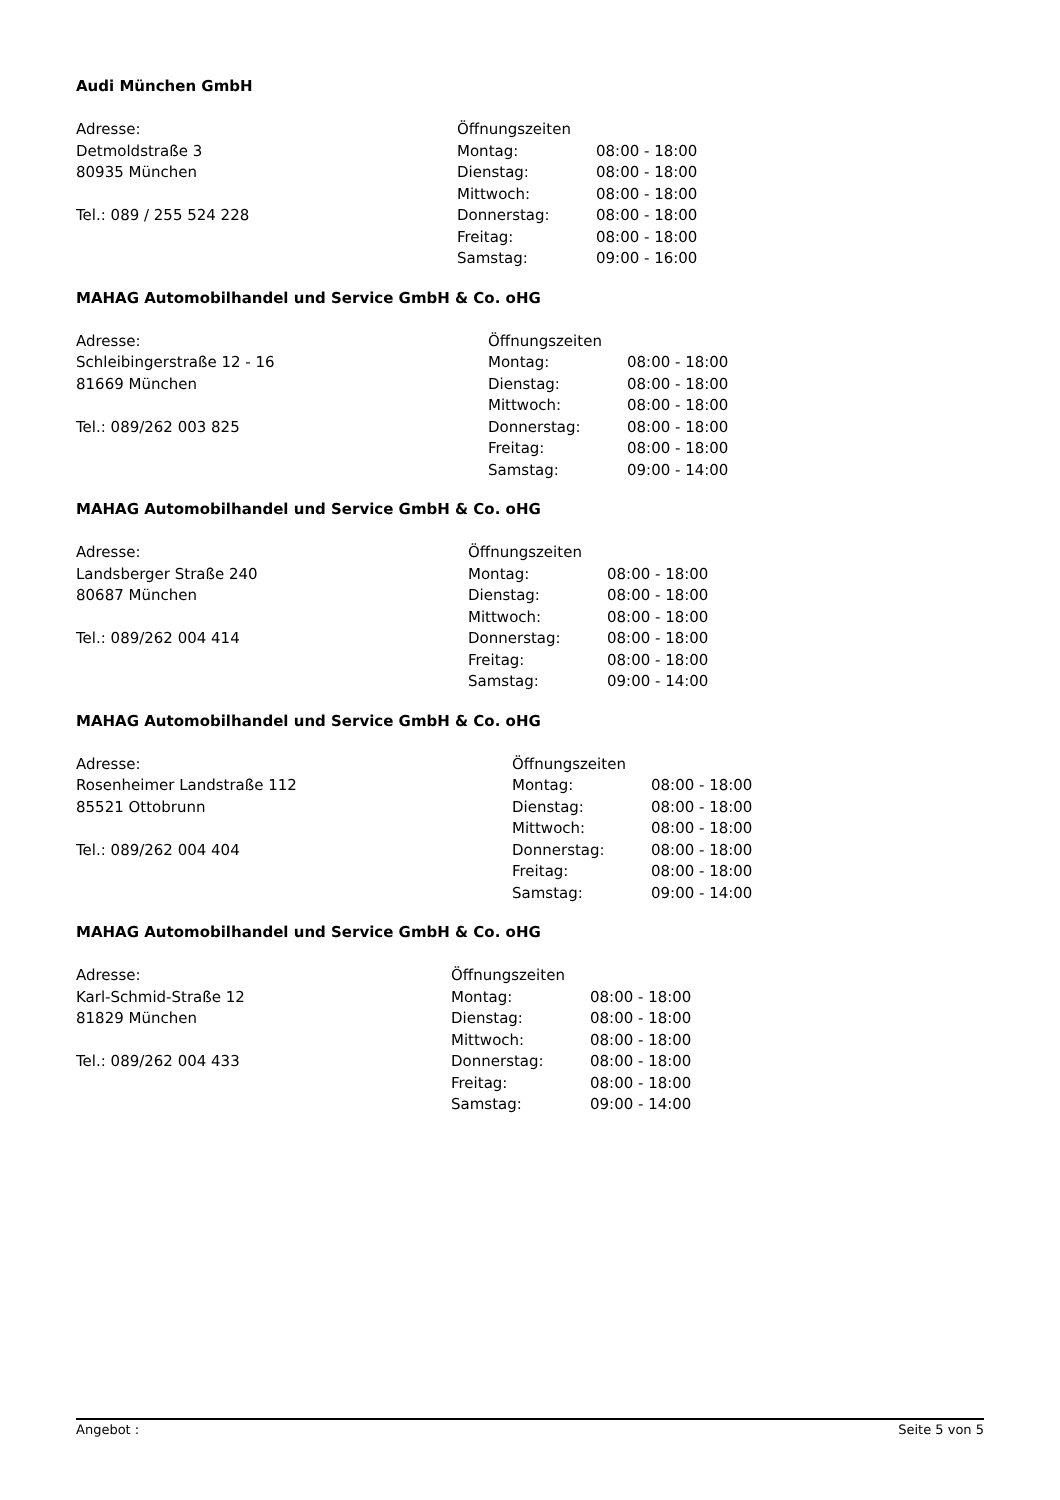Audi München GmbH
Adresse:
Detmoldstraße 3
80935 München
Tel.: 089 / 255 524 228
| Öffnungszeiten | |
| Montag: | 08:00 - 18:00 |
| Dienstag: | 08:00 - 18:00 |
| Mittwoch: | 08:00 - 18:00 |
| Donnerstag: | 08:00 - 18:00 |
| Freitag: | 08:00 - 18:00 |
| Samstag: | 09:00 - 16:00 |
MAHAG Automobilhandel und Service GmbH & Co. oHG
Adresse:
Schleibingerstraße 12 - 16
81669 München
Tel.: 089/262 003 825
| Öffnungszeiten | |
| Montag: | 08:00 - 18:00 |
| Dienstag: | 08:00 - 18:00 |
| Mittwoch: | 08:00 - 18:00 |
| Donnerstag: | 08:00 - 18:00 |
| Freitag: | 08:00 - 18:00 |
| Samstag: | 09:00 - 14:00 |
MAHAG Automobilhandel und Service GmbH & Co. oHG
Adresse:
Landsberger Straße 240
80687 München
Tel.: 089/262 004 414
| Öffnungszeiten | |
| Montag: | 08:00 - 18:00 |
| Dienstag: | 08:00 - 18:00 |
| Mittwoch: | 08:00 - 18:00 |
| Donnerstag: | 08:00 - 18:00 |
| Freitag: | 08:00 - 18:00 |
| Samstag: | 09:00 - 14:00 |
MAHAG Automobilhandel und Service GmbH & Co. oHG
Adresse:
Rosenheimer Landstraße 112
85521 Ottobrunn
Tel.: 089/262 004 404
| Öffnungszeiten | |
| Montag: | 08:00 - 18:00 |
| Dienstag: | 08:00 - 18:00 |
| Mittwoch: | 08:00 - 18:00 |
| Donnerstag: | 08:00 - 18:00 |
| Freitag: | 08:00 - 18:00 |
| Samstag: | 09:00 - 14:00 |
MAHAG Automobilhandel und Service GmbH & Co. oHG
Adresse:
Karl-Schmid-Straße 12
81829 München
Tel.: 089/262 004 433
| Öffnungszeiten | |
| Montag: | 08:00 - 18:00 |
| Dienstag: | 08:00 - 18:00 |
| Mittwoch: | 08:00 - 18:00 |
| Donnerstag: | 08:00 - 18:00 |
| Freitag: | 08:00 - 18:00 |
| Samstag: | 09:00 - 14:00 |
Angebot : Seite 5 von 5